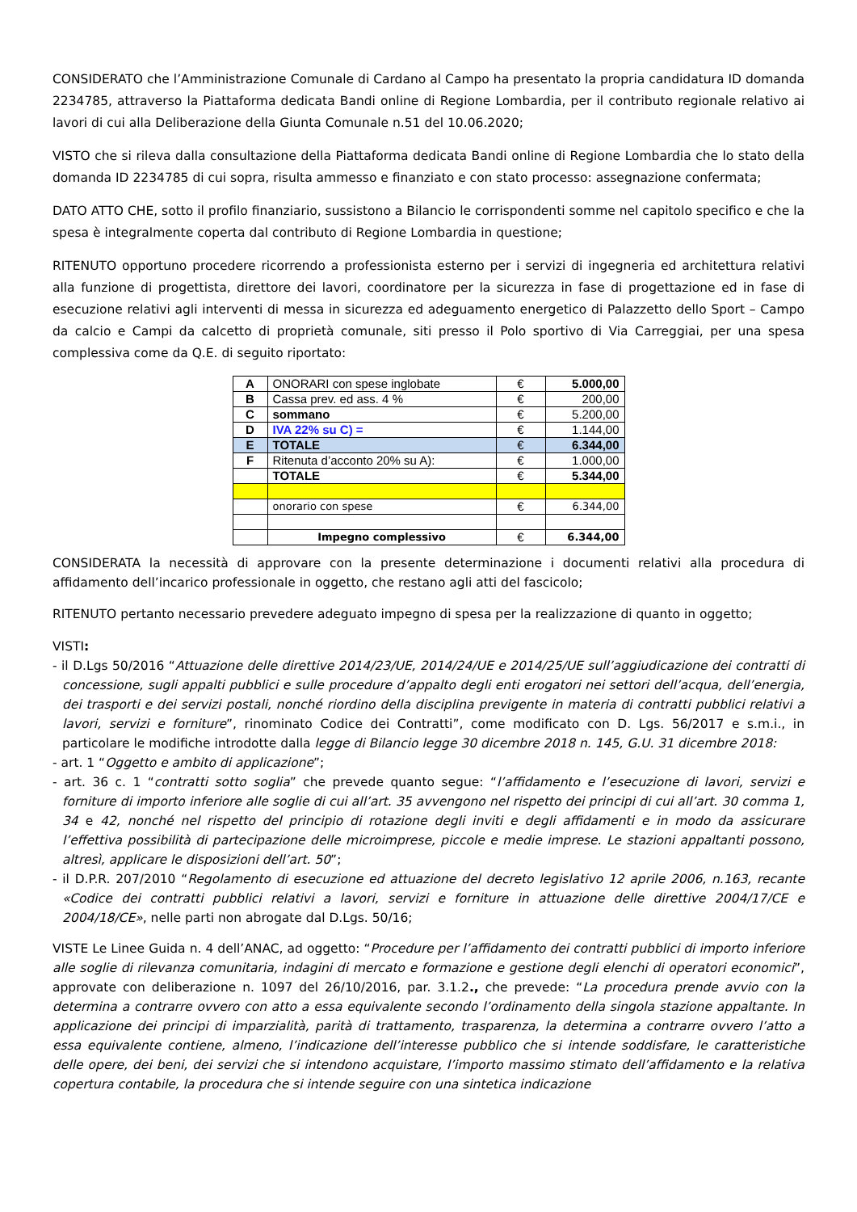CONSIDERATO che l’Amministrazione Comunale di Cardano al Campo ha presentato la propria candidatura ID domanda 2234785, attraverso la Piattaforma dedicata Bandi online di Regione Lombardia, per il contributo regionale relativo ai lavori di cui alla Deliberazione della Giunta Comunale n.51 del 10.06.2020;
VISTO che si rileva dalla consultazione della Piattaforma dedicata Bandi online di Regione Lombardia che lo stato della domanda ID 2234785 di cui sopra, risulta ammesso e finanziato e con stato processo: assegnazione confermata;
DATO ATTO CHE, sotto il profilo finanziario, sussistono a Bilancio le corrispondenti somme nel capitolo specifico e che la spesa è integralmente coperta dal contributo di Regione Lombardia in questione;
RITENUTO opportuno procedere ricorrendo a professionista esterno per i servizi di ingegneria ed architettura relativi alla funzione di progettista, direttore dei lavori, coordinatore per la sicurezza in fase di progettazione ed in fase di esecuzione relativi agli interventi di messa in sicurezza ed adeguamento energetico di Palazzetto dello Sport – Campo da calcio e Campi da calcetto di proprietà comunale, siti presso il Polo sportivo di Via Carreggiai, per una spesa complessiva come da Q.E. di seguito riportato:
| A | ONORARI con spese inglobate | € | 5.000,00 |
| B | Cassa prev. ed ass. 4 % | € | 200,00 |
| C | sommano | € | 5.200,00 |
| D | IVA 22% su C) = | € | 1.144,00 |
| E | TOTALE | € | 6.344,00 |
| F | Ritenuta d’acconto 20% su A): | € | 1.000,00 |
| | TOTALE | € | 5.344,00 |
| | onorario con spese | € | 6.344,00 |
| | Impegno complessivo | € | 6.344,00 |
CONSIDERATA la necessità di approvare con la presente determinazione i documenti relativi alla procedura di affidamento dell’incarico professionale in oggetto, che restano agli atti del fascicolo;
RITENUTO pertanto necessario prevedere adeguato impegno di spesa per la realizzazione di quanto in oggetto;
VISTI:
- il D.Lgs 50/2016 “Attuazione delle direttive 2014/23/UE, 2014/24/UE e 2014/25/UE sull’aggiudicazione dei contratti di concessione, sugli appalti pubblici e sulle procedure d’appalto degli enti erogatori nei settori dell’acqua, dell’energia, dei trasporti e dei servizi postali, nonché riordino della disciplina previgente in materia di contratti pubblici relativi a lavori, servizi e forniture”, rinominato Codice dei Contratti”, come modificato con D. Lgs. 56/2017 e s.m.i., in particolare le modifiche introdotte dalla legge di Bilancio legge 30 dicembre 2018 n. 145, G.U. 31 dicembre 2018:
- art. 1 “Oggetto e ambito di applicazione”;
- art. 36 c. 1 “contratti sotto soglia” che prevede quanto segue: “l’affidamento e l’esecuzione di lavori, servizi e forniture di importo inferiore alle soglie di cui all’art. 35 avvengono nel rispetto dei principi di cui all’art. 30 comma 1, 34 e 42, nonché nel rispetto del principio di rotazione degli inviti e degli affidamenti e in modo da assicurare l’effettiva possibilità di partecipazione delle microimprese, piccole e medie imprese. Le stazioni appaltanti possono, altresì, applicare le disposizioni dell’art. 50”;
- il D.P.R. 207/2010 “Regolamento di esecuzione ed attuazione del decreto legislativo 12 aprile 2006, n.163, recante «Codice dei contratti pubblici relativi a lavori, servizi e forniture in attuazione delle direttive 2004/17/CE e 2004/18/CE», nelle parti non abrogate dal D.Lgs. 50/16;
VISTE Le Linee Guida n. 4 dell’ANAC, ad oggetto: “Procedure per l’affidamento dei contratti pubblici di importo inferiore alle soglie di rilevanza comunitaria, indagini di mercato e formazione e gestione degli elenchi di operatori economici”, approvate con deliberazione n. 1097 del 26/10/2016, par. 3.1.2., che prevede: “La procedura prende avvio con la determina a contrarre ovvero con atto a essa equivalente secondo l’ordinamento della singola stazione appaltante. In applicazione dei principi di imparzialità, parità di trattamento, trasparenza, la determina a contrarre ovvero l’atto a essa equivalente contiene, almeno, l’indicazione dell’interesse pubblico che si intende soddisfare, le caratteristiche delle opere, dei beni, dei servizi che si intendono acquistare, l’importo massimo stimato dell’affidamento e la relativa copertura contabile, la procedura che si intende seguire con una sintetica indicazione